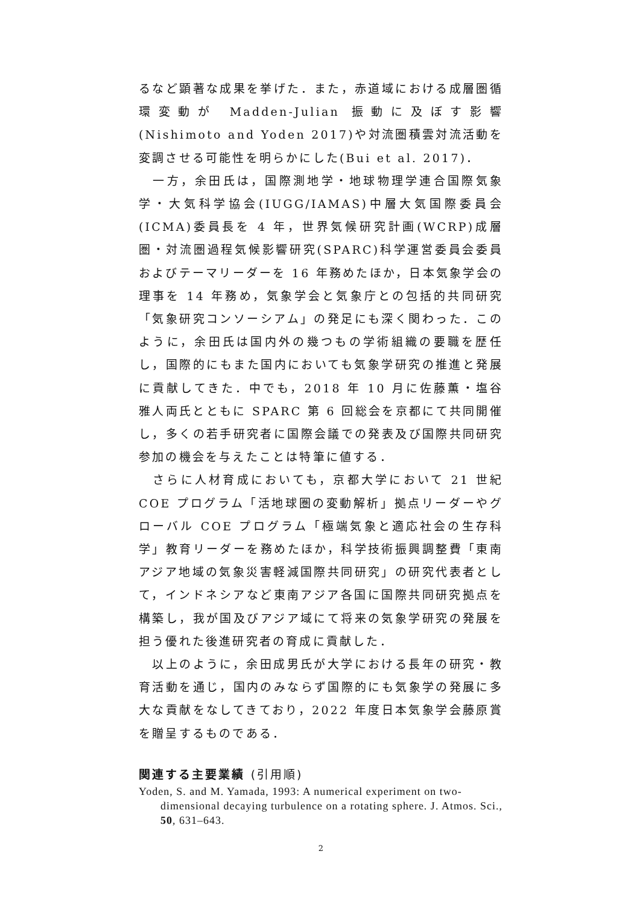るなど顕著な成果を挙げた．また，赤道域における成層圏循環変動が Madden-Julian 振動に及ぼす影響(Nishimoto and Yoden 2017)や対流圏積雲対流活動を変調させる可能性を明らかにした(Bui et al. 2017)．
　一方，余田氏は，国際測地学・地球物理学連合国際気象学・大気科学協会(IUGG/IAMAS)中層大気国際委員会(ICMA)委員長を 4 年，世界気候研究計画(WCRP)成層圏・対流圏過程気候影響研究(SPARC)科学運営委員会委員およびテーマリーダーを 16 年務めたほか，日本気象学会の理事を 14 年務め，気象学会と気象庁との包括的共同研究「気象研究コンソーシアム」の発足にも深く関わった．このように，余田氏は国内外の幾つもの学術組織の要職を歴任し，国際的にもまた国内においても気象学研究の推進と発展に貢献してきた．中でも，2018 年 10 月に佐藤薫・塩谷雅人両氏とともに SPARC 第 6 回総会を京都にて共同開催し，多くの若手研究者に国際会議での発表及び国際共同研究参加の機会を与えたことは特筆に値する．
　さらに人材育成においても，京都大学において 21 世紀 COE プログラム「活地球圏の変動解析」拠点リーダーやグローバル COE プログラム「極端気象と適応社会の生存科学」教育リーダーを務めたほか，科学技術振興調整費「東南アジア地域の気象災害軽減国際共同研究」の研究代表者として，インドネシアなど東南アジア各国に国際共同研究拠点を構築し，我が国及びアジア域にて将来の気象学研究の発展を担う優れた後進研究者の育成に貢献した．
　以上のように，余田成男氏が大学における長年の研究・教育活動を通じ，国内のみならず国際的にも気象学の発展に多大な貢献をなしてきており，2022 年度日本気象学会藤原賞を贈呈するものである．
関連する主要業績 (引用順)
Yoden, S. and M. Yamada, 1993: A numerical experiment on two-dimensional decaying turbulence on a rotating sphere. J. Atmos. Sci., 50, 631–643.
2